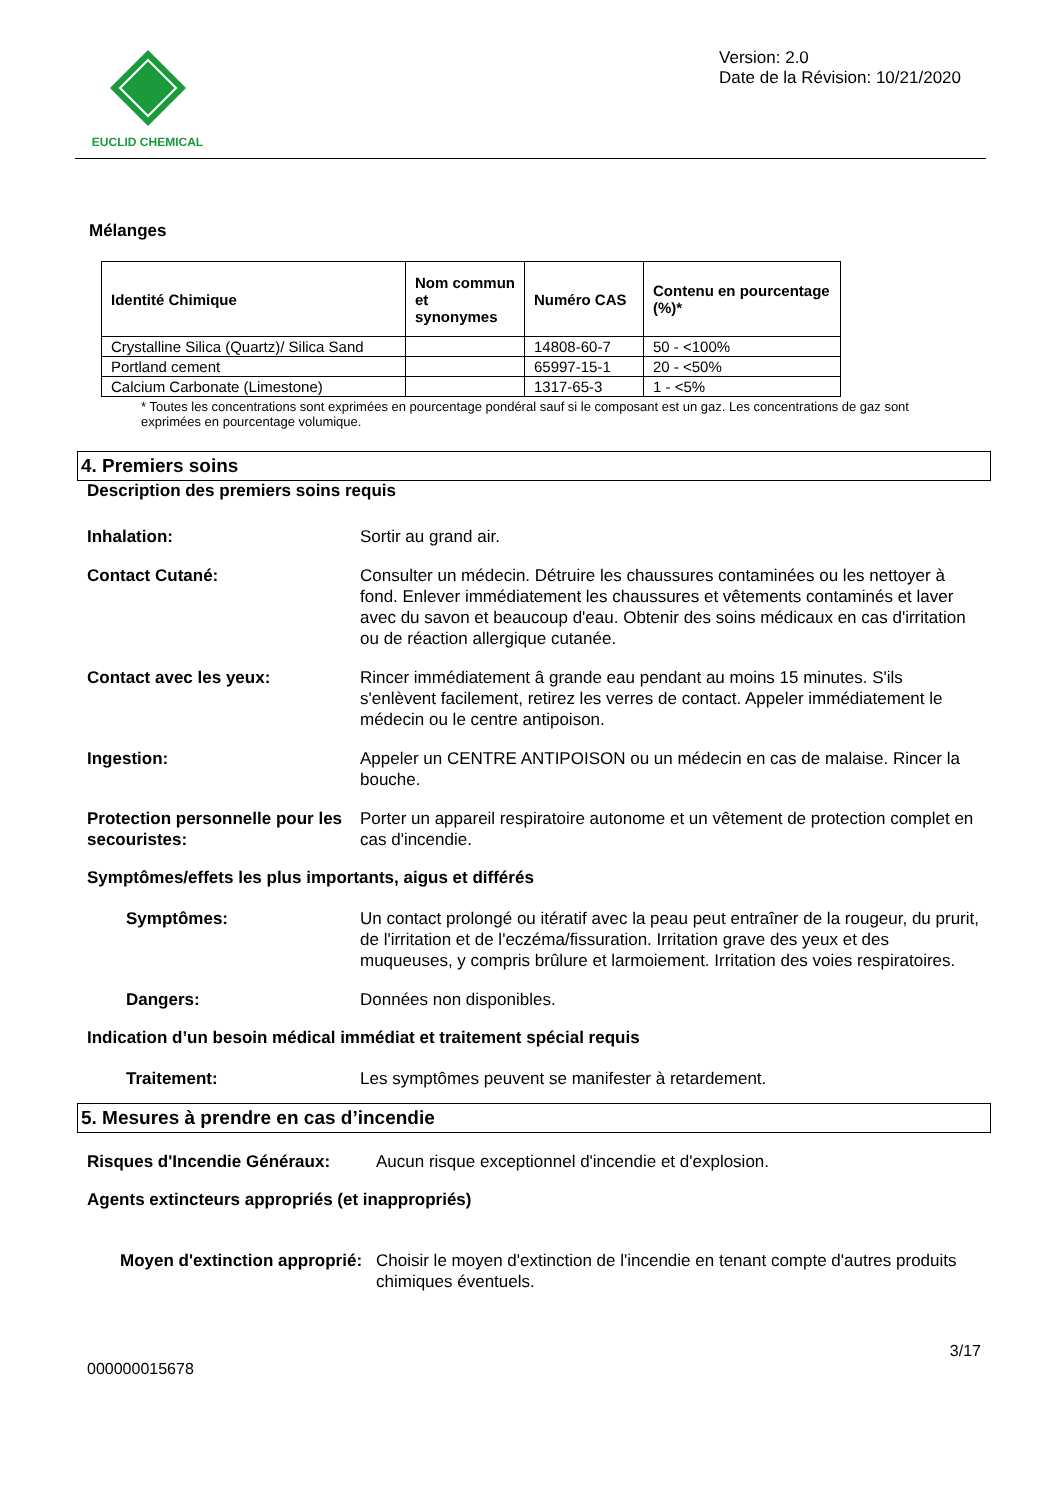EUCLID CHEMICAL
Version: 2.0
Date de la Révision: 10/21/2020
Mélanges
| Identité Chimique | Nom commun et synonymes | Numéro CAS | Contenu en pourcentage (%)* |
| --- | --- | --- | --- |
| Crystalline Silica (Quartz)/ Silica Sand | | 14808-60-7 | 50 - <100% |
| Portland cement | | 65997-15-1 | 20 - <50% |
| Calcium Carbonate (Limestone) | | 1317-65-3 | 1 - <5% |
* Toutes les concentrations sont exprimées en pourcentage pondéral sauf si le composant est un gaz. Les concentrations de gaz sont exprimées en pourcentage volumique.
4. Premiers soins
Description des premiers soins requis
Inhalation: Sortir au grand air.
Contact Cutané: Consulter un médecin. Détruire les chaussures contaminées ou les nettoyer à fond. Enlever immédiatement les chaussures et vêtements contaminés et laver avec du savon et beaucoup d'eau. Obtenir des soins médicaux en cas d'irritation ou de réaction allergique cutanée.
Contact avec les yeux: Rincer immédiatement â grande eau pendant au moins 15 minutes. S'ils s'enlèvent facilement, retirez les verres de contact. Appeler immédiatement le médecin ou le centre antipoison.
Ingestion: Appeler un CENTRE ANTIPOISON ou un médecin en cas de malaise. Rincer la bouche.
Protection personnelle pour les secouristes:
Porter un appareil respiratoire autonome et un vêtement de protection complet en cas d'incendie.
Symptômes/effets les plus importants, aigus et différés
Symptômes: Un contact prolongé ou itératif avec la peau peut entraîner de la rougeur, du prurit, de l'irritation et de l'eczéma/fissuration. Irritation grave des yeux et des muqueuses, y compris brûlure et larmoiement. Irritation des voies respiratoires.
Dangers: Données non disponibles.
Indication d’un besoin médical immédiat et traitement spécial requis
Traitement: Les symptômes peuvent se manifester à retardement.
5. Mesures à prendre en cas d’incendie
Risques d'Incendie Généraux: Aucun risque exceptionnel d'incendie et d'explosion.
Agents extincteurs appropriés (et inappropriés)
Moyen d'extinction approprié:
Choisir le moyen d'extinction de l'incendie en tenant compte d'autres produits chimiques éventuels.
3/17
000000015678